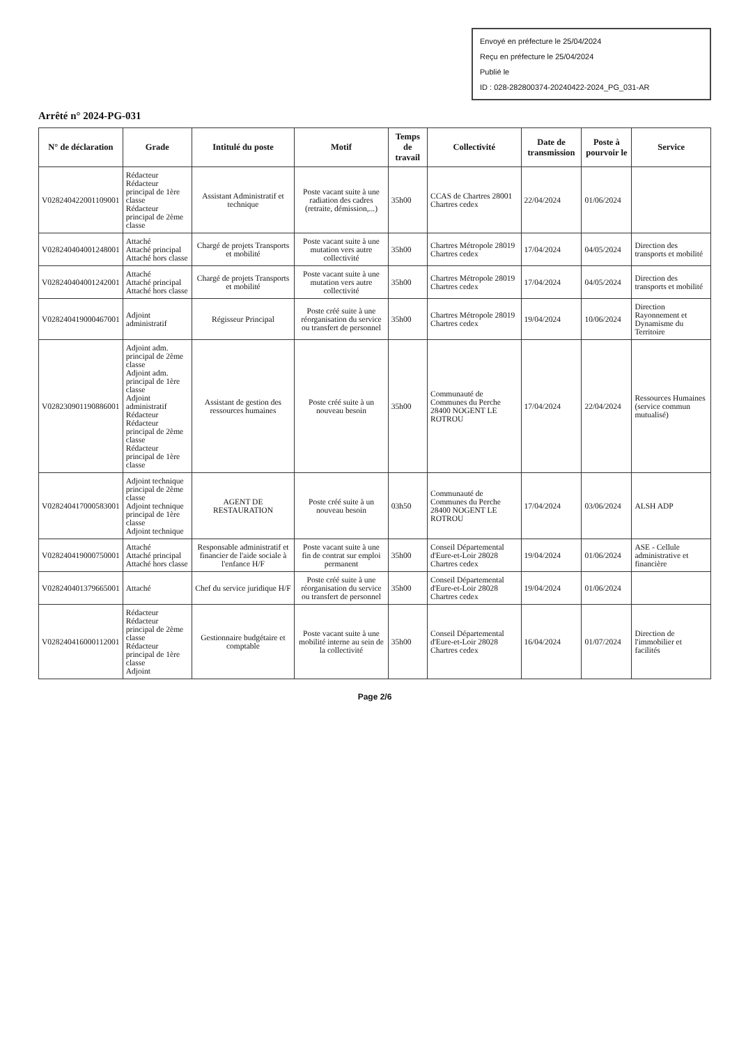Envoyé en préfecture le 25/04/2024
Reçu en préfecture le 25/04/2024
Publié le
ID : 028-282800374-20240422-2024_PG_031-AR
Arrêté n° 2024-PG-031
| N° de déclaration | Grade | Intitulé du poste | Motif | Temps de travail | Collectivité | Date de transmission | Poste à pourvoir le | Service |
| --- | --- | --- | --- | --- | --- | --- | --- | --- |
| V028240422001109001 | Rédacteur Rédacteur principal de 1ère classe Rédacteur principal de 2ème classe | Assistant Administratif et technique | Poste vacant suite à une radiation des cadres (retraite, démission,...) | 35h00 | CCAS de Chartres 28001 Chartres cedex | 22/04/2024 | 01/06/2024 | |
| V028240404001248001 | Attaché Attaché principal Attaché hors classe | Chargé de projets Transports et mobilité | Poste vacant suite à une mutation vers autre collectivité | 35h00 | Chartres Métropole 28019 Chartres cedex | 17/04/2024 | 04/05/2024 | Direction des transports et mobilité |
| V028240404001242001 | Attaché Attaché principal Attaché hors classe | Chargé de projets Transports et mobilité | Poste vacant suite à une mutation vers autre collectivité | 35h00 | Chartres Métropole 28019 Chartres cedex | 17/04/2024 | 04/05/2024 | Direction des transports et mobilité |
| V028240419000467001 | Adjoint administratif | Régisseur Principal | Poste créé suite à une réorganisation du service ou transfert de personnel | 35h00 | Chartres Métropole 28019 Chartres cedex | 19/04/2024 | 10/06/2024 | Direction Rayonnement et Dynamisme du Territoire |
| V028230901190886001 | Adjoint adm. principal de 2ème classe Adjoint adm. principal de 1ère classe Adjoint administratif Rédacteur Rédacteur principal de 2ème classe Rédacteur principal de 1ère classe | Assistant de gestion des ressources humaines | Poste créé suite à un nouveau besoin | 35h00 | Communauté de Communes du Perche 28400 NOGENT LE ROTROU | 17/04/2024 | 22/04/2024 | Ressources Humaines (service commun mutualisé) |
| V028240417000583001 | Adjoint technique principal de 2ème classe Adjoint technique principal de 1ère classe Adjoint technique | AGENT DE RESTAURATION | Poste créé suite à un nouveau besoin | 03h50 | Communauté de Communes du Perche 28400 NOGENT LE ROTROU | 17/04/2024 | 03/06/2024 | ALSH ADP |
| V028240419000750001 | Attaché Attaché principal Attaché hors classe | Responsable administratif et financier de l'aide sociale à l'enfance H/F | Poste vacant suite à une fin de contrat sur emploi permanent | 35h00 | Conseil Départemental d'Eure-et-Loir 28028 Chartres cedex | 19/04/2024 | 01/06/2024 | ASE - Cellule administrative et financière |
| V028240401379665001 | Attaché | Chef du service juridique H/F | Poste créé suite à une réorganisation du service ou transfert de personnel | 35h00 | Conseil Départemental d'Eure-et-Loir 28028 Chartres cedex | 19/04/2024 | 01/06/2024 | |
| V028240416000112001 | Rédacteur Rédacteur principal de 2ème classe Rédacteur principal de 1ère classe Adjoint | Gestionnaire budgétaire et comptable | Poste vacant suite à une mobilité interne au sein de la collectivité | 35h00 | Conseil Départemental d'Eure-et-Loir 28028 Chartres cedex | 16/04/2024 | 01/07/2024 | Direction de l'immobilier et facilités |
Page 2/6